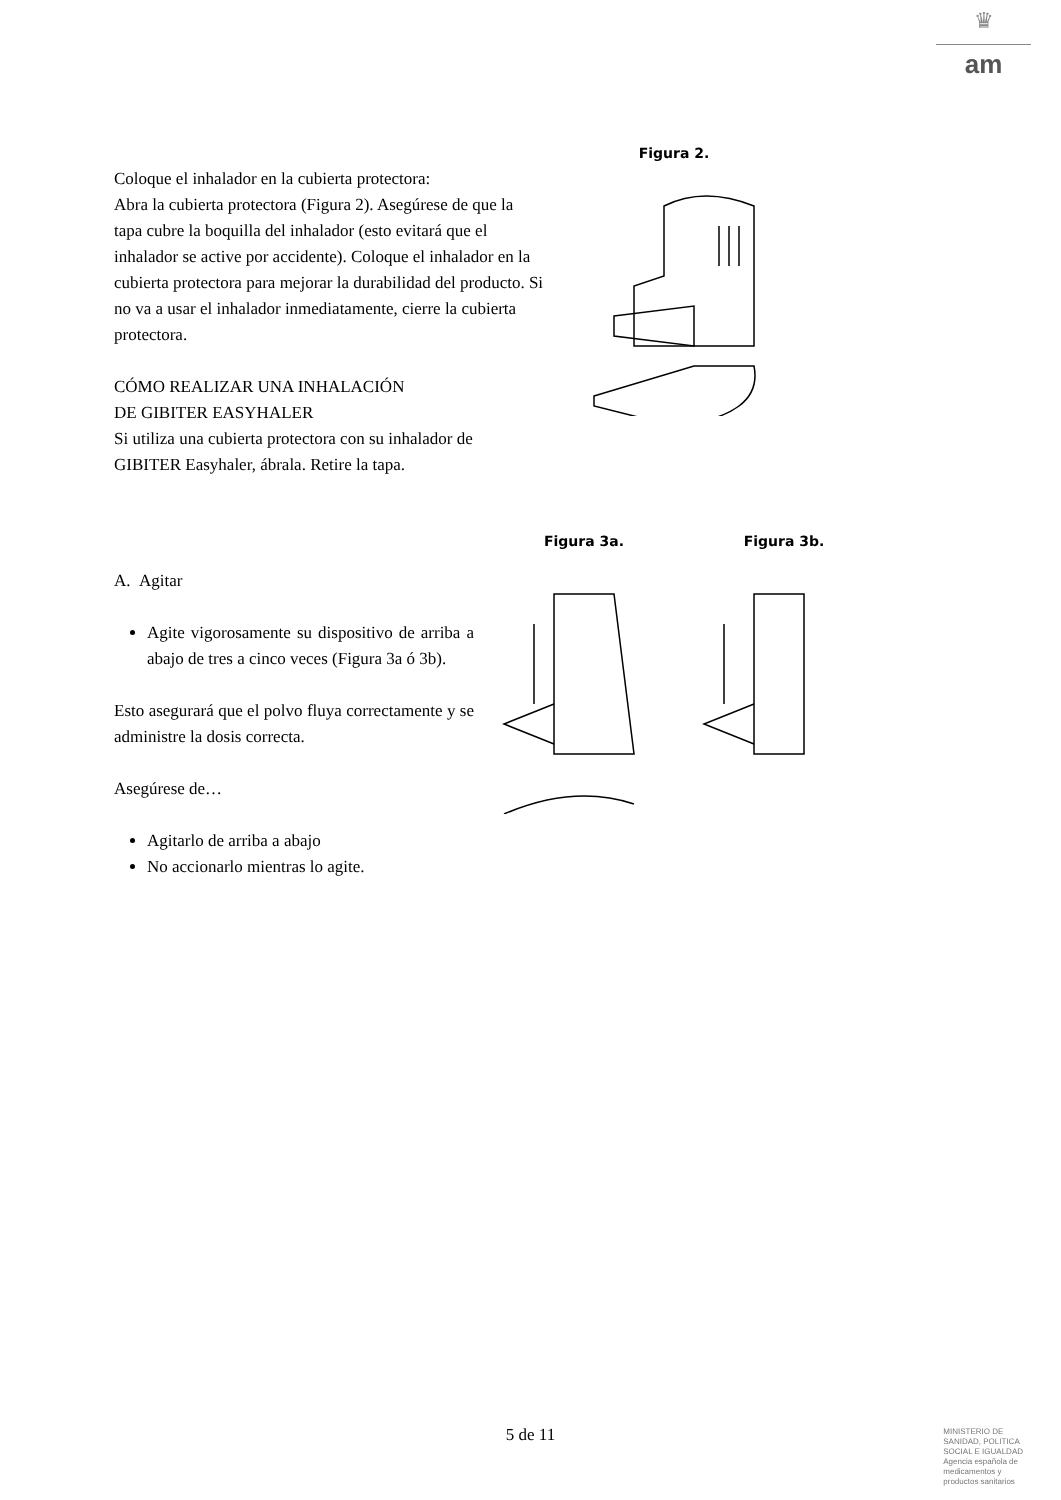♛
am
Coloque el inhalador en la cubierta protectora:
Abra la cubierta protectora (Figura 2). Asegúrese de que la tapa cubre la boquilla del inhalador (esto evitará que el inhalador se active por accidente). Coloque el inhalador en la cubierta protectora para mejorar la durabilidad del producto. Si no va a usar el inhalador inmediatamente, cierre la cubierta protectora.
CÓMO REALIZAR UNA INHALACIÓN
DE GIBITER EASYHALER
Si utiliza una cubierta protectora con su inhalador de GIBITER Easyhaler, ábrala. Retire la tapa.
Figura 2.
A. Agitar
Agite vigorosamente su dispositivo de arriba a abajo de tres a cinco veces (Figura 3a ó 3b).
Esto asegurará que el polvo fluya correctamente y se administre la dosis correcta.
Asegúrese de…
Agitarlo de arriba a abajo
No accionarlo mientras lo agite.
Figura 3a. Figura 3b.
5 de 11
MINISTERIO DE
SANIDAD, POLITICA
SOCIAL E IGUALDAD
Agencia española de
medicamentos y
productos sanitarios